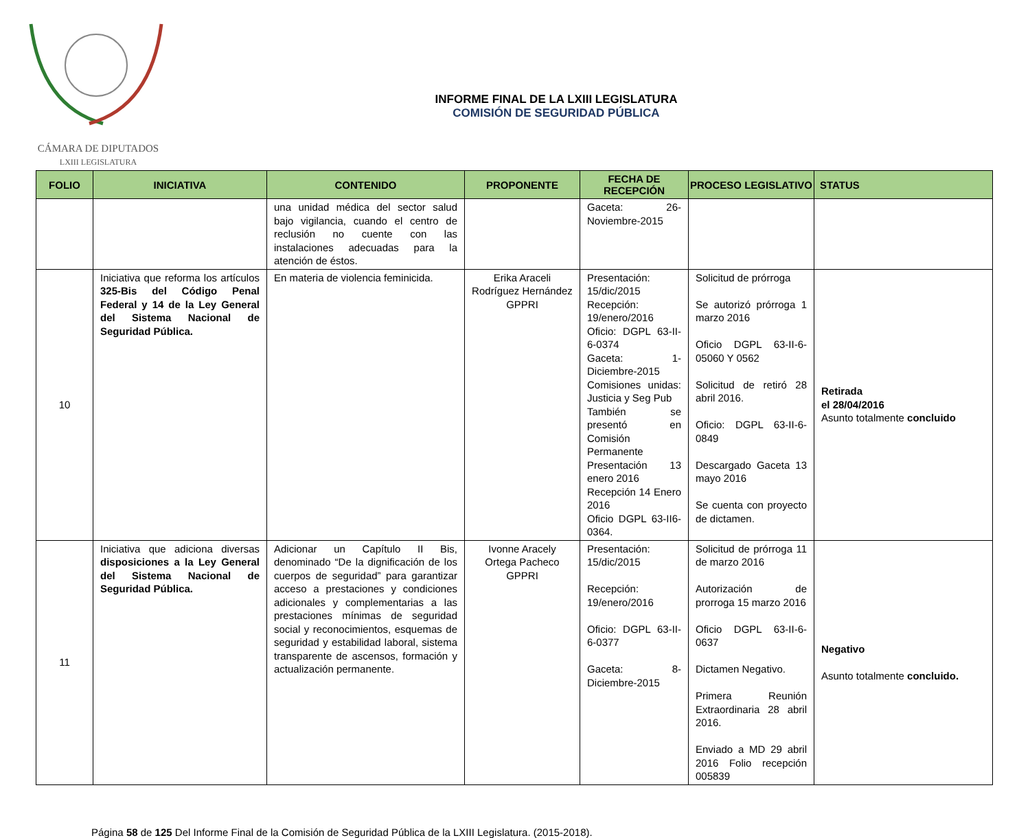CÁMARA DE DIPUTADOS
LXIII LEGISLATURA
INFORME FINAL DE LA LXIII LEGISLATURA
COMISIÓN DE SEGURIDAD PÚBLICA
| FOLIO | INICIATIVA | CONTENIDO | PROPONENTE | FECHA DE RECEPCIÓN | PROCESO LEGISLATIVO | STATUS |
| --- | --- | --- | --- | --- | --- | --- |
| | | una unidad médica del sector salud bajo vigilancia, cuando el centro de reclusión no cuente con las instalaciones adecuadas para la atención de éstos. | | Gaceta: 26-Noviembre-2015 | | |
| 10 | Iniciativa que reforma los artículos 325-Bis del Código Penal Federal y 14 de la Ley General del Sistema Nacional de Seguridad Pública. | En materia de violencia feminicida. | Erika Araceli Rodríguez Hernández GPPRI | Presentación: 15/dic/2015 Recepción: 19/enero/2016 Oficio: DGPL 63-II-6-0374 Gaceta: 1-Diciembre-2015 Comisiones unidas: Justicia y Seg Pub También se presentó en Comisión Permanente Presentación 13 enero 2016 Recepción 14 Enero 2016 Oficio DGPL 63-II6-0364. | Solicitud de prórroga Se autorizó prórroga 1 marzo 2016 Oficio DGPL 63-II-6-05060 Y 0562 Solicitud de retiró 28 abril 2016. Oficio: DGPL 63-II-6-0849 Descargado Gaceta 13 mayo 2016 Se cuenta con proyecto de dictamen. | Retirada el 28/04/2016 Asunto totalmente concluido |
| 11 | Iniciativa que adiciona diversas disposiciones a la Ley General del Sistema Nacional de Seguridad Pública. | Adicionar un Capítulo II Bis, denominado “De la dignificación de los cuerpos de seguridad” para garantizar acceso a prestaciones y condiciones adicionales y complementarias a las prestaciones mínimas de seguridad social y reconocimientos, esquemas de seguridad y estabilidad laboral, sistema transparente de ascensos, formación y actualización permanente. | Ivonne Aracely Ortega Pacheco GPPRI | Presentación: 15/dic/2015 Recepción: 19/enero/2016 Oficio: DGPL 63-II-6-0377 Gaceta: 8-Diciembre-2015 | Solicitud de prórroga 11 de marzo 2016 Autorización de prorroga 15 marzo 2016 Oficio DGPL 63-II-6-0637 Dictamen Negativo. Primera Reunión Extraordinaria 28 abril 2016. Enviado a MD 29 abril 2016 Folio recepción 005839 | Negativo Asunto totalmente concluido. |
Página 58 de 125 Del Informe Final de la Comisión de Seguridad Pública de la LXIII Legislatura. (2015-2018).